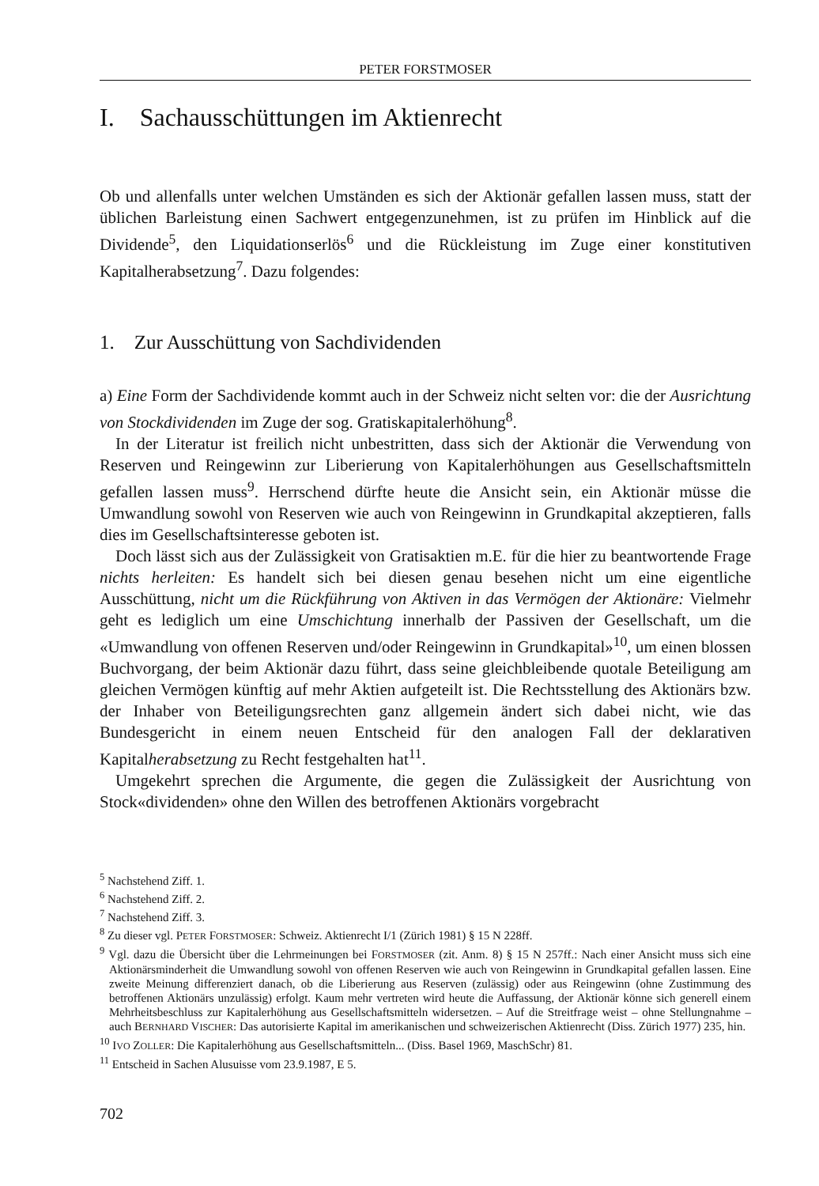PETER FORSTMOSER
I. Sachausschüttungen im Aktienrecht
Ob und allenfalls unter welchen Umständen es sich der Aktionär gefallen lassen muss, statt der üblichen Barleistung einen Sachwert entgegenzunehmen, ist zu prüfen im Hinblick auf die Dividende<sup>5</sup>, den Liquidationserlös<sup>6</sup> und die Rückleistung im Zuge einer konstitutiven Kapitalherabsetzung<sup>7</sup>. Dazu folgendes:
1. Zur Ausschüttung von Sachdividenden
a) Eine Form der Sachdividende kommt auch in der Schweiz nicht selten vor: die der Ausrichtung von Stockdividenden im Zuge der sog. Gratiskapitalerhöhung<sup>8</sup>.
In der Literatur ist freilich nicht unbestritten, dass sich der Aktionär die Verwendung von Reserven und Reingewinn zur Liberierung von Kapitalerhöhungen aus Gesellschaftsmitteln gefallen lassen muss<sup>9</sup>. Herrschend dürfte heute die Ansicht sein, ein Aktionär müsse die Umwandlung sowohl von Reserven wie auch von Reingewinn in Grundkapital akzeptieren, falls dies im Gesellschaftsinteresse geboten ist.
Doch lässt sich aus der Zulässigkeit von Gratisaktien m.E. für die hier zu beantwortende Frage nichts herleiten: Es handelt sich bei diesen genau besehen nicht um eine eigentliche Ausschüttung, nicht um die Rückführung von Aktiven in das Vermögen der Aktionäre: Vielmehr geht es lediglich um eine Umschichtung innerhalb der Passiven der Gesellschaft, um die «Umwandlung von offenen Reserven und/oder Reingewinn in Grundkapital»<sup>10</sup>, um einen blossen Buchvorgang, der beim Aktionär dazu führt, dass seine gleichbleibende quotale Beteiligung am gleichen Vermögen künftig auf mehr Aktien aufgeteilt ist. Die Rechtsstellung des Aktionärs bzw. der Inhaber von Beteiligungsrechten ganz allgemein ändert sich dabei nicht, wie das Bundesgericht in einem neuen Entscheid für den analogen Fall der deklarativen Kapitalherabsetzung zu Recht festgehalten hat<sup>11</sup>.
Umgekehrt sprechen die Argumente, die gegen die Zulässigkeit der Ausrichtung von Stock«dividenden» ohne den Willen des betroffenen Aktionärs vorgebracht
<sup>5</sup> Nachstehend Ziff. 1.
<sup>6</sup> Nachstehend Ziff. 2.
<sup>7</sup> Nachstehend Ziff. 3.
<sup>8</sup> Zu dieser vgl. PETER FORSTMOSER: Schweiz. Aktienrecht I/1 (Zürich 1981) § 15 N 228ff.
<sup>9</sup> Vgl. dazu die Übersicht über die Lehrmeinungen bei FORSTMOSER (zit. Anm. 8) § 15 N 257ff.: Nach einer Ansicht muss sich eine Aktionärsminderheit die Umwandlung sowohl von offenen Reserven wie auch von Reingewinn in Grundkapital gefallen lassen. Eine zweite Meinung differenziert danach, ob die Liberierung aus Reserven (zulässig) oder aus Reingewinn (ohne Zustimmung des betroffenen Aktionärs unzulässig) erfolgt. Kaum mehr vertreten wird heute die Auffassung, der Aktionär könne sich generell einem Mehrheitsbeschluss zur Kapitalerhöhung aus Gesellschaftsmitteln widersetzen. – Auf die Streitfrage weist – ohne Stellungnahme – auch BERNHARD VISCHER: Das autorisierte Kapital im amerikanischen und schweizerischen Aktienrecht (Diss. Zürich 1977) 235, hin.
<sup>10</sup> IVO ZOLLER: Die Kapitalerhöhung aus Gesellschaftsmitteln... (Diss. Basel 1969, MaschSchr) 81.
<sup>11</sup> Entscheid in Sachen Alusuisse vom 23.9.1987, E 5.
702